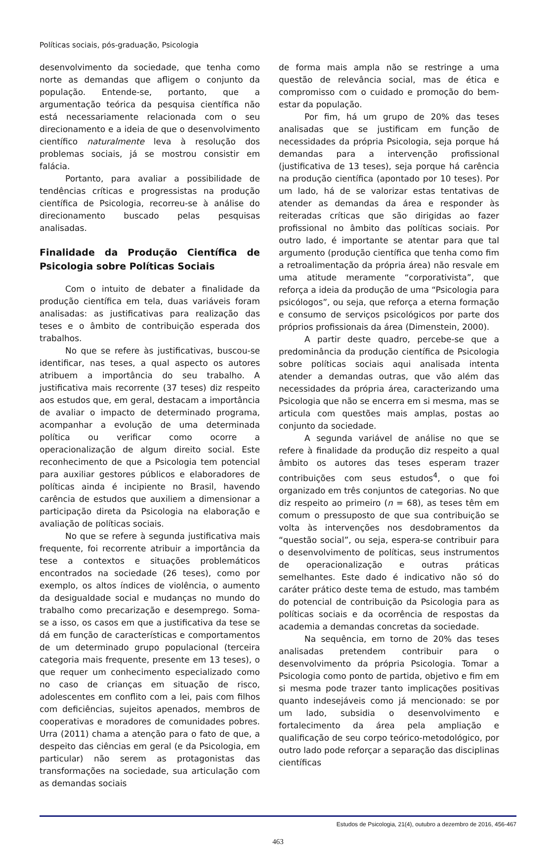Políticas sociais, pós-graduação, Psicologia
desenvolvimento da sociedade, que tenha como norte as demandas que afligem o conjunto da população. Entende-se, portanto, que a argumentação teórica da pesquisa científica não está necessariamente relacionada com o seu direcionamento e a ideia de que o desenvolvimento científico naturalmente leva à resolução dos problemas sociais, já se mostrou consistir em falácia.
Portanto, para avaliar a possibilidade de tendências críticas e progressistas na produção científica de Psicologia, recorreu-se à análise do direcionamento buscado pelas pesquisas analisadas.
Finalidade da Produção Científica de Psicologia sobre Políticas Sociais
Com o intuito de debater a finalidade da produção científica em tela, duas variáveis foram analisadas: as justificativas para realização das teses e o âmbito de contribuição esperada dos trabalhos.
No que se refere às justificativas, buscou-se identificar, nas teses, a qual aspecto os autores atribuem a importância do seu trabalho. A justificativa mais recorrente (37 teses) diz respeito aos estudos que, em geral, destacam a importância de avaliar o impacto de determinado programa, acompanhar a evolução de uma determinada política ou verificar como ocorre a operacionalização de algum direito social. Este reconhecimento de que a Psicologia tem potencial para auxiliar gestores públicos e elaboradores de políticas ainda é incipiente no Brasil, havendo carência de estudos que auxiliem a dimensionar a participação direta da Psicologia na elaboração e avaliação de políticas sociais.
No que se refere à segunda justificativa mais frequente, foi recorrente atribuir a importância da tese a contextos e situações problemáticos encontrados na sociedade (26 teses), como por exemplo, os altos índices de violência, o aumento da desigualdade social e mudanças no mundo do trabalho como precarização e desemprego. Soma-se a isso, os casos em que a justificativa da tese se dá em função de características e comportamentos de um determinado grupo populacional (terceira categoria mais frequente, presente em 13 teses), o que requer um conhecimento especializado como no caso de crianças em situação de risco, adolescentes em conflito com a lei, pais com filhos com deficiências, sujeitos apenados, membros de cooperativas e moradores de comunidades pobres. Urra (2011) chama a atenção para o fato de que, a despeito das ciências em geral (e da Psicologia, em particular) não serem as protagonistas das transformações na sociedade, sua articulação com as demandas sociais
de forma mais ampla não se restringe a uma questão de relevância social, mas de ética e compromisso com o cuidado e promoção do bem-estar da população.
Por fim, há um grupo de 20% das teses analisadas que se justificam em função de necessidades da própria Psicologia, seja porque há demandas para a intervenção profissional (justificativa de 13 teses), seja porque há carência na produção científica (apontado por 10 teses). Por um lado, há de se valorizar estas tentativas de atender as demandas da área e responder às reiteradas críticas que são dirigidas ao fazer profissional no âmbito das políticas sociais. Por outro lado, é importante se atentar para que tal argumento (produção científica que tenha como fim a retroalimentação da própria área) não resvale em uma atitude meramente “corporativista”, que reforça a ideia da produção de uma “Psicologia para psicólogos”, ou seja, que reforça a eterna formação e consumo de serviços psicológicos por parte dos próprios profissionais da área (Dimenstein, 2000).
A partir deste quadro, percebe-se que a predominância da produção científica de Psicologia sobre políticas sociais aqui analisada intenta atender a demandas outras, que vão além das necessidades da própria área, caracterizando uma Psicologia que não se encerra em si mesma, mas se articula com questões mais amplas, postas ao conjunto da sociedade.
A segunda variável de análise no que se refere à finalidade da produção diz respeito a qual âmbito os autores das teses esperam trazer contribuições com seus estudos<sup>4</sup>, o que foi organizado em três conjuntos de categorias. No que diz respeito ao primeiro (n = 68), as teses têm em comum o pressuposto de que sua contribuição se volta às intervenções nos desdobramentos da “questão social”, ou seja, espera-se contribuir para o desenvolvimento de políticas, seus instrumentos de operacionalização e outras práticas semelhantes. Este dado é indicativo não só do caráter prático deste tema de estudo, mas também do potencial de contribuição da Psicologia para as políticas sociais e da ocorrência de respostas da academia a demandas concretas da sociedade.
Na sequência, em torno de 20% das teses analisadas pretendem contribuir para o desenvolvimento da própria Psicologia. Tomar a Psicologia como ponto de partida, objetivo e fim em si mesma pode trazer tanto implicações positivas quanto indesejáveis como já mencionado: se por um lado, subsidia o desenvolvimento e fortalecimento da área pela ampliação e qualificação de seu corpo teórico-metodológico, por outro lado pode reforçar a separação das disciplinas científicas
Estudos de Psicologia, 21(4), outubro a dezembro de 2016, 456-467
463